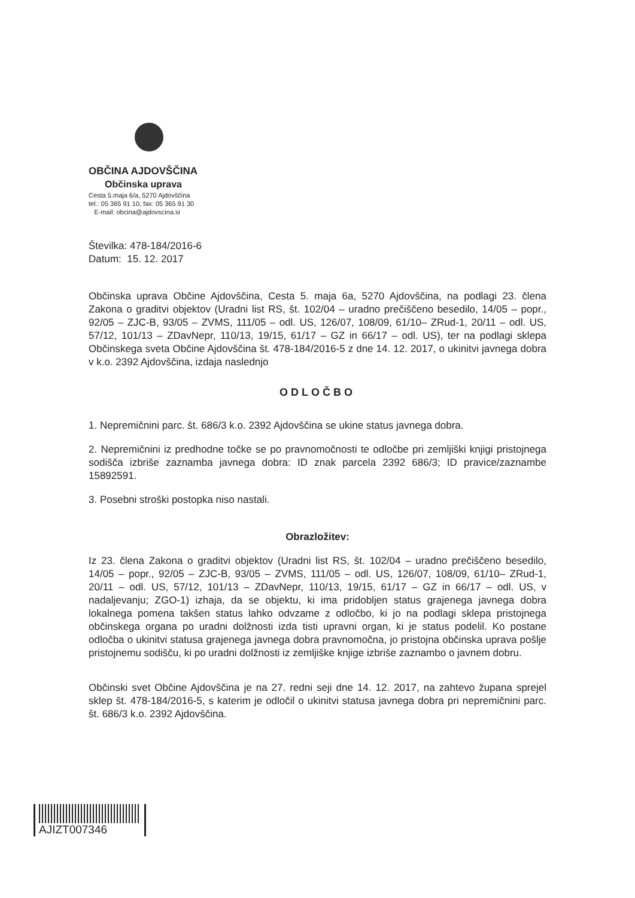OBČINA AJDOVŠČINA
Občinska uprava
Cesta 5.maja 6/a, 5270 Ajdovščina
tel.: 05 365 91 10, fax: 05 365 91 30
E-mail: obcina@ajdovscina.si
Številka: 478-184/2016-6
Datum: 15. 12. 2017
Občinska uprava Občine Ajdovščina, Cesta 5. maja 6a, 5270 Ajdovščina, na podlagi 23. člena Zakona o graditvi objektov (Uradni list RS, št. 102/04 – uradno prečiščeno besedilo, 14/05 – popr., 92/05 – ZJC-B, 93/05 – ZVMS, 111/05 – odl. US, 126/07, 108/09, 61/10– ZRud-1, 20/11 – odl. US, 57/12, 101/13 – ZDavNepr, 110/13, 19/15, 61/17 – GZ in 66/17 – odl. US), ter na podlagi sklepa Občinskega sveta Občine Ajdovščina št. 478-184/2016-5 z dne 14. 12. 2017, o ukinitvi javnega dobra v k.o. 2392 Ajdovščina, izdaja naslednjo
ODLOČBO
1. Nepremičnini parc. št. 686/3 k.o. 2392 Ajdovščina se ukine status javnega dobra.
2. Nepremičnini iz predhodne točke se po pravnomočnosti te odločbe pri zemljiški knjigi pristojnega sodišča izbriše zaznamba javnega dobra: ID znak parcela 2392 686/3; ID pravice/zaznambe 15892591.
3. Posebni stroški postopka niso nastali.
Obrazložitev:
Iz 23. člena Zakona o graditvi objektov (Uradni list RS, št. 102/04 – uradno prečiščeno besedilo, 14/05 – popr., 92/05 – ZJC-B, 93/05 – ZVMS, 111/05 – odl. US, 126/07, 108/09, 61/10– ZRud-1, 20/11 – odl. US, 57/12, 101/13 – ZDavNepr, 110/13, 19/15, 61/17 – GZ in 66/17 – odl. US, v nadaljevanju; ZGO-1) izhaja, da se objektu, ki ima pridobljen status grajenega javnega dobra lokalnega pomena takšen status lahko odvzame z odločbo, ki jo na podlagi sklepa pristojnega občinskega organa po uradni dolžnosti izda tisti upravni organ, ki je status podelil. Ko postane odločba o ukinitvi statusa grajenega javnega dobra pravnomočna, jo pristojna občinska uprava pošlje pristojnemu sodišču, ki po uradni dolžnosti iz zemljiške knjige izbriše zaznambo o javnem dobru.
Občinski svet Občine Ajdovščina je na 27. redni seji dne 14. 12. 2017, na zahtevo župana sprejel sklep št. 478-184/2016-5, s katerim je odločil o ukinitvi statusa javnega dobra pri nepremičnini parc. št. 686/3 k.o. 2392 Ajdovščina.
AJIZT007346